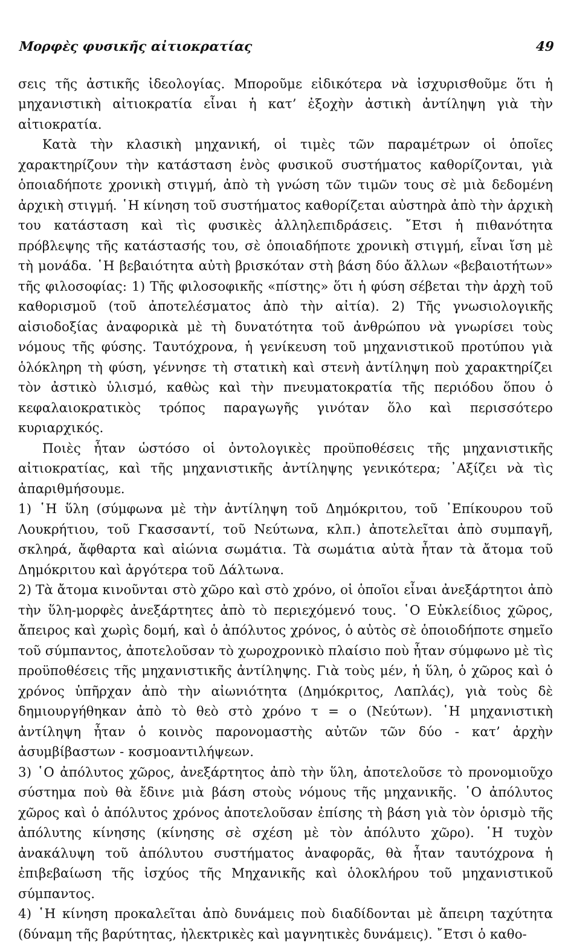Μορφὲς φυσικῆς αἰτιοκρατίας 49
σεις τῆς ἀστικῆς ἰδεολογίας. Μποροῦμε εἰδικότερα νὰ ἰσχυρισθοῦμε ὅτι ἡ μηχανιστικὴ αἰτιοκρατία εἶναι ἡ κατ’ ἐξοχὴν ἀστικὴ ἀντίληψη γιὰ τὴν αἰτιοκρατία.
Κατὰ τὴν κλασικὴ μηχανική, οἱ τιμὲς τῶν παραμέτρων οἱ ὁποῖες χαρακτηρίζουν τὴν κατάσταση ἑνὸς φυσικοῦ συστήματος καθορίζονται, γιὰ ὁποιαδήποτε χρονικὴ στιγμή, ἀπὸ τὴ γνώση τῶν τιμῶν τους σὲ μιὰ δεδομένη ἀρχικὴ στιγμή. ῾Η κίνηση τοῦ συστήματος καθορίζεται αὐστηρὰ ἀπὸ τὴν ἀρχικὴ του κατάσταση καὶ τὶς φυσικὲς ἀλληλεπιδράσεις. ῎Ετσι ἡ πιθανότητα πρόβλεψης τῆς κατάστασής του, σὲ ὁποιαδήποτε χρονικὴ στιγμή, εἶναι ἴση μὲ τὴ μονάδα. ῾Η βεβαιότητα αὐτὴ βρισκόταν στὴ βάση δύο ἄλλων «βεβαιοτήτων» τῆς φιλοσοφίας: 1) Τῆς φιλοσοφικῆς «πίστης» ὅτι ἡ φύση σέβεται τὴν ἀρχὴ τοῦ καθορισμοῦ (τοῦ ἀποτελέσματος ἀπὸ τὴν αἰτία). 2) Τῆς γνωσιολογικῆς αἰσιοδοξίας ἀναφορικὰ μὲ τὴ δυνατότητα τοῦ ἀνθρώπου νὰ γνωρίσει τοὺς νόμους τῆς φύσης. Ταυτόχρονα, ἡ γενίκευση τοῦ μηχανιστικοῦ προτύπου γιὰ ὁλόκληρη τὴ φύση, γέννησε τὴ στατικὴ καὶ στενὴ ἀντίληψη ποὺ χαρακτηρίζει τὸν ἀστικὸ ὑλισμό, καθὼς καὶ τὴν πνευματοκρατία τῆς περιόδου ὅπου ὁ κεφαλαιοκρατικὸς τρόπος παραγωγῆς γινόταν ὅλο καὶ περισσότερο κυριαρχικός.
Ποιὲς ἦταν ὡστόσο οἱ ὀντολογικὲς προϋποθέσεις τῆς μηχανιστικῆς αἰτιοκρατίας, καὶ τῆς μηχανιστικῆς ἀντίληψης γενικότερα; ᾿Αξίζει νὰ τὶς ἀπαριθμήσουμε.
1) ῾Η ὕλη (σύμφωνα μὲ τὴν ἀντίληψη τοῦ Δημόκριτου, τοῦ ᾿Επίκουρου τοῦ Λουκρήτιου, τοῦ Γκασσαντί, τοῦ Νεύτωνα, κλπ.) ἀποτελεῖται ἀπὸ συμπαγῆ, σκληρά, ἄφθαρτα καὶ αἰώνια σωμάτια. Τὰ σωμάτια αὐτὰ ἦταν τὰ ἄτομα τοῦ Δημόκριτου καὶ ἀργότερα τοῦ Δάλτωνα.
2) Τὰ ἄτομα κινοῦνται στὸ χῶρο καὶ στὸ χρόνο, οἱ ὁποῖοι εἶναι ἀνεξάρτητοι ἀπὸ τὴν ὕλη-μορφὲς ἀνεξάρτητες ἀπὸ τὸ περιεχόμενό τους. ῾Ο Εὐκλείδιος χῶρος, ἄπειρος καὶ χωρὶς δομή, καὶ ὁ ἀπόλυτος χρόνος, ὁ αὐτὸς σὲ ὁποιοδήποτε σημεῖο τοῦ σύμπαντος, ἀποτελοῦσαν τὸ χωροχρονικὸ πλαίσιο ποὺ ἦταν σύμφωνο μὲ τὶς προϋποθέσεις τῆς μηχανιστικῆς ἀντίληψης. Γιὰ τοὺς μέν, ἡ ὕλη, ὁ χῶρος καὶ ὁ χρόνος ὑπῆρχαν ἀπὸ τὴν αἰωνιότητα (Δημόκριτος, Λαπλάς), γιὰ τοὺς δὲ δημιουργήθηκαν ἀπὸ τὸ θεὸ στὸ χρόνο τ = ο (Νεύτων). ῾Η μηχανιστικὴ ἀντίληψη ἦταν ὁ κοινὸς παρονομαστὴς αὐτῶν τῶν δύο - κατ’ ἀρχὴν ἀσυμβίβαστων - κοσμοαντιλήψεων.
3) ῾Ο ἀπόλυτος χῶρος, ἀνεξάρτητος ἀπὸ τὴν ὕλη, ἀποτελοῦσε τὸ προνομιοῦχο σύστημα ποὺ θὰ ἔδινε μιὰ βάση στοὺς νόμους τῆς μηχανικῆς. ῾Ο ἀπόλυτος χῶρος καὶ ὁ ἀπόλυτος χρόνος ἀποτελοῦσαν ἐπίσης τὴ βάση γιὰ τὸν ὁρισμὸ τῆς ἀπόλυτης κίνησης (κίνησης σὲ σχέση μὲ τὸν ἀπόλυτο χῶρο). ῾Η τυχὸν ἀνακάλυψη τοῦ ἀπόλυτου συστήματος ἀναφορᾶς, θὰ ἦταν ταυτόχρονα ἡ ἐπιβεβαίωση τῆς ἰσχύος τῆς Μηχανικῆς καὶ ὁλοκλήρου τοῦ μηχανιστικοῦ σύμπαντος.
4) ῾Η κίνηση προκαλεῖται ἀπὸ δυνάμεις ποὺ διαδίδονται μὲ ἄπειρη ταχύτητα (δύναμη τῆς βαρύτητας, ἠλεκτρικὲς καὶ μαγνητικὲς δυνάμεις). ῎Ετσι ὁ καθο-